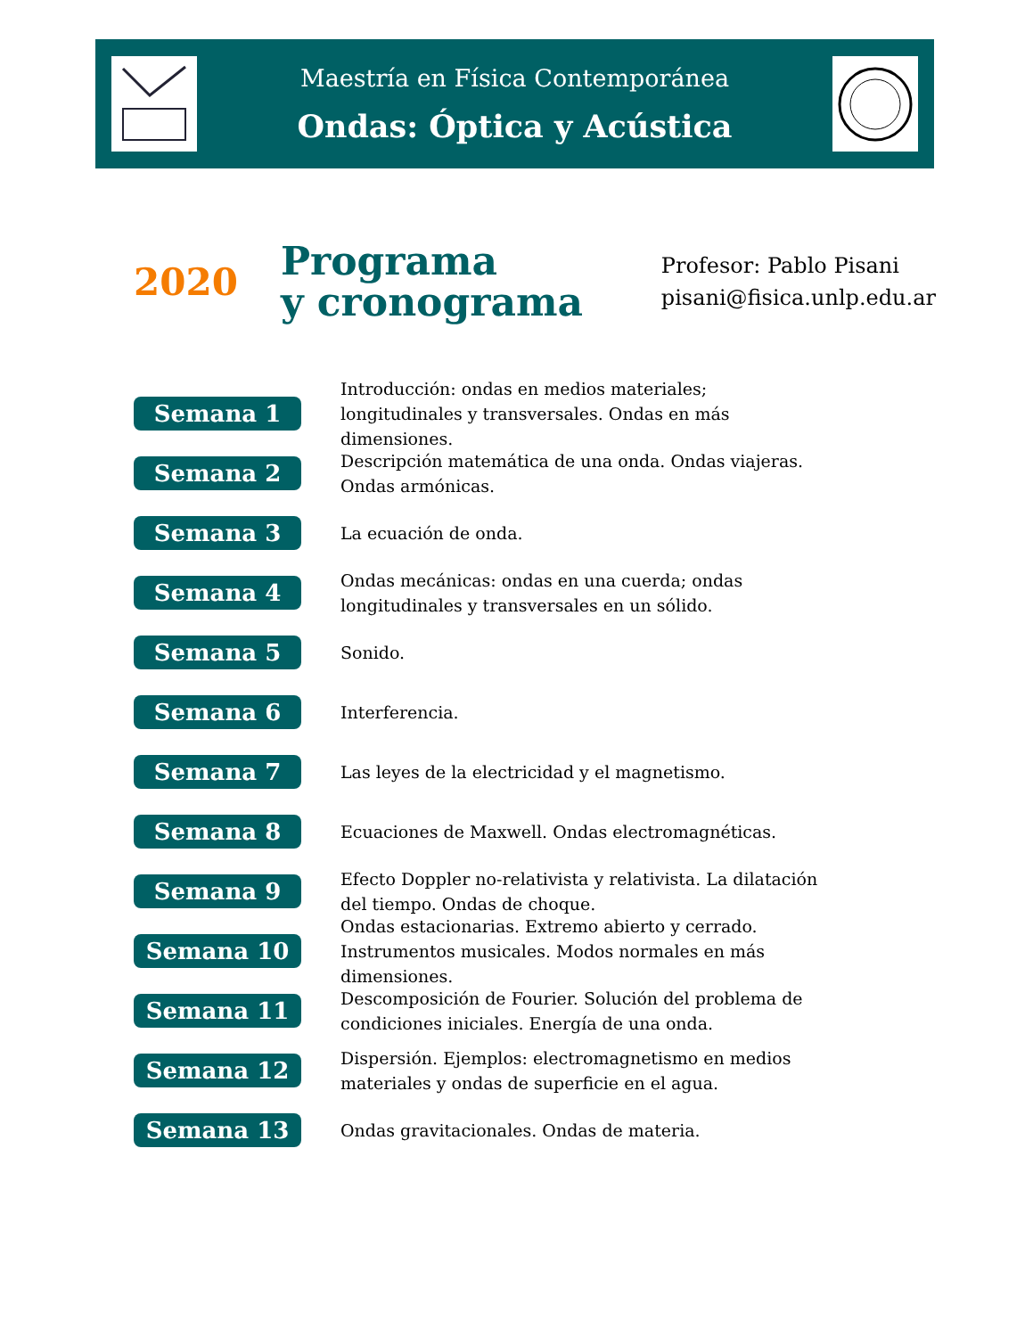Maestría en Física Contemporánea
Ondas: Óptica y Acústica
2020
Programa
y cronograma
Profesor: Pablo Pisani
pisani@fisica.unlp.edu.ar
Semana 1
Introducción: ondas en medios materiales; longitudinales y transversales. Ondas en más dimensiones.
Semana 2
Descripción matemática de una onda. Ondas viajeras. Ondas armónicas.
Semana 3
La ecuación de onda.
Semana 4
Ondas mecánicas: ondas en una cuerda; ondas longitudinales y transversales en un sólido.
Semana 5
Sonido.
Semana 6
Interferencia.
Semana 7
Las leyes de la electricidad y el magnetismo.
Semana 8
Ecuaciones de Maxwell. Ondas electromagnéticas.
Semana 9
Efecto Doppler no-relativista y relativista. La dilatación del tiempo. Ondas de choque.
Semana 10
Ondas estacionarias. Extremo abierto y cerrado. Instrumentos musicales. Modos normales en más dimensiones.
Semana 11
Descomposición de Fourier. Solución del problema de condiciones iniciales. Energía de una onda.
Semana 12
Dispersión. Ejemplos: electromagnetismo en medios materiales y ondas de superficie en el agua.
Semana 13
Ondas gravitacionales. Ondas de materia.